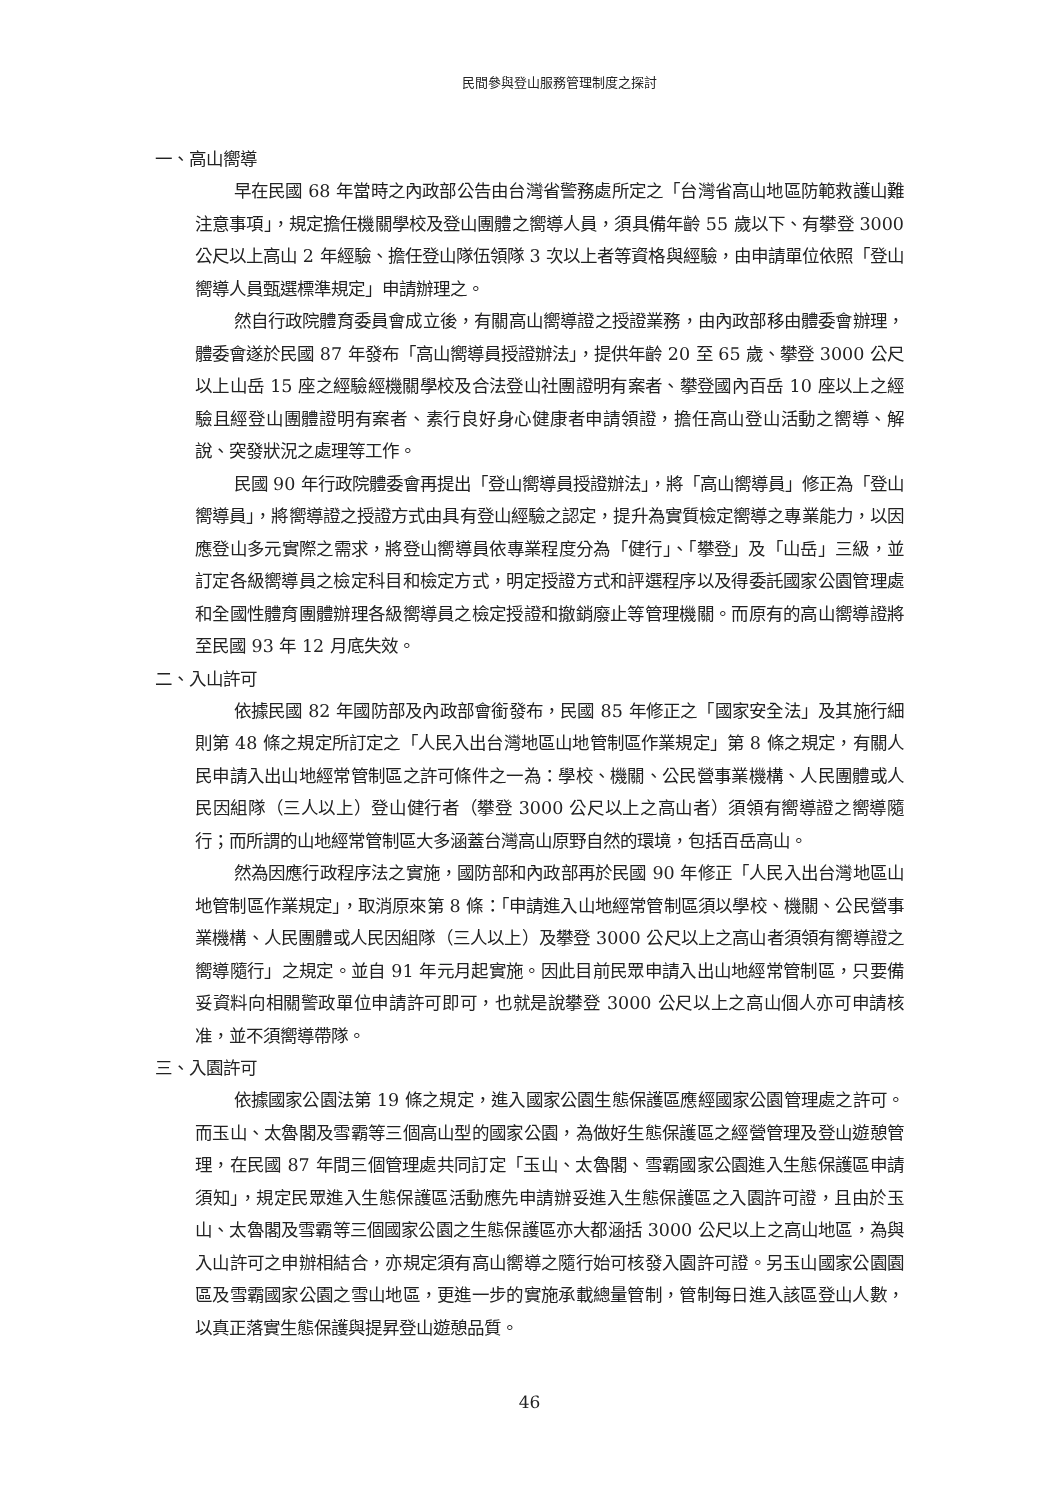民間參與登山服務管理制度之探討
一、高山嚮導
早在民國 68 年當時之內政部公告由台灣省警務處所定之「台灣省高山地區防範救護山難注意事項」，規定擔任機關學校及登山團體之嚮導人員，須具備年齡 55 歲以下、有攀登 3000 公尺以上高山 2 年經驗、擔任登山隊伍領隊 3 次以上者等資格與經驗，由申請單位依照「登山嚮導人員甄選標準規定」申請辦理之。
然自行政院體育委員會成立後，有關高山嚮導證之授證業務，由內政部移由體委會辦理，體委會遂於民國 87 年發布「高山嚮導員授證辦法」，提供年齡 20 至 65 歲、攀登 3000 公尺以上山岳 15 座之經驗經機關學校及合法登山社團證明有案者、攀登國內百岳 10 座以上之經驗且經登山團體證明有案者、素行良好身心健康者申請領證，擔任高山登山活動之嚮導、解說、突發狀況之處理等工作。
民國 90 年行政院體委會再提出「登山嚮導員授證辦法」，將「高山嚮導員」修正為「登山嚮導員」，將嚮導證之授證方式由具有登山經驗之認定，提升為實質檢定嚮導之專業能力，以因應登山多元實際之需求，將登山嚮導員依專業程度分為「健行」、「攀登」及「山岳」三級，並訂定各級嚮導員之檢定科目和檢定方式，明定授證方式和評選程序以及得委託國家公園管理處和全國性體育團體辦理各級嚮導員之檢定授證和撤銷廢止等管理機關。而原有的高山嚮導證將至民國 93 年 12 月底失效。
二、入山許可
依據民國 82 年國防部及內政部會銜發布，民國 85 年修正之「國家安全法」及其施行細則第 48 條之規定所訂定之「人民入出台灣地區山地管制區作業規定」第 8 條之規定，有關人民申請入出山地經常管制區之許可條件之一為：學校、機關、公民營事業機構、人民團體或人民因組隊（三人以上）登山健行者（攀登 3000 公尺以上之高山者）須領有嚮導證之嚮導隨行；而所謂的山地經常管制區大多涵蓋台灣高山原野自然的環境，包括百岳高山。
然為因應行政程序法之實施，國防部和內政部再於民國 90 年修正「人民入出台灣地區山地管制區作業規定」，取消原來第 8 條：「申請進入山地經常管制區須以學校、機關、公民營事業機構、人民團體或人民因組隊（三人以上）及攀登 3000 公尺以上之高山者須領有嚮導證之嚮導隨行」之規定。並自 91 年元月起實施。因此目前民眾申請入出山地經常管制區，只要備妥資料向相關警政單位申請許可即可，也就是說攀登 3000 公尺以上之高山個人亦可申請核准，並不須嚮導帶隊。
三、入園許可
依據國家公園法第 19 條之規定，進入國家公園生態保護區應經國家公園管理處之許可。而玉山、太魯閣及雪霸等三個高山型的國家公園，為做好生態保護區之經營管理及登山遊憩管理，在民國 87 年間三個管理處共同訂定「玉山、太魯閣、雪霸國家公園進入生態保護區申請須知」，規定民眾進入生態保護區活動應先申請辦妥進入生態保護區之入園許可證，且由於玉山、太魯閣及雪霸等三個國家公園之生態保護區亦大都涵括 3000 公尺以上之高山地區，為與入山許可之申辦相結合，亦規定須有高山嚮導之隨行始可核發入園許可證。另玉山國家公園園區及雪霸國家公園之雪山地區，更進一步的實施承載總量管制，管制每日進入該區登山人數，以真正落實生態保護與提昇登山遊憩品質。
46